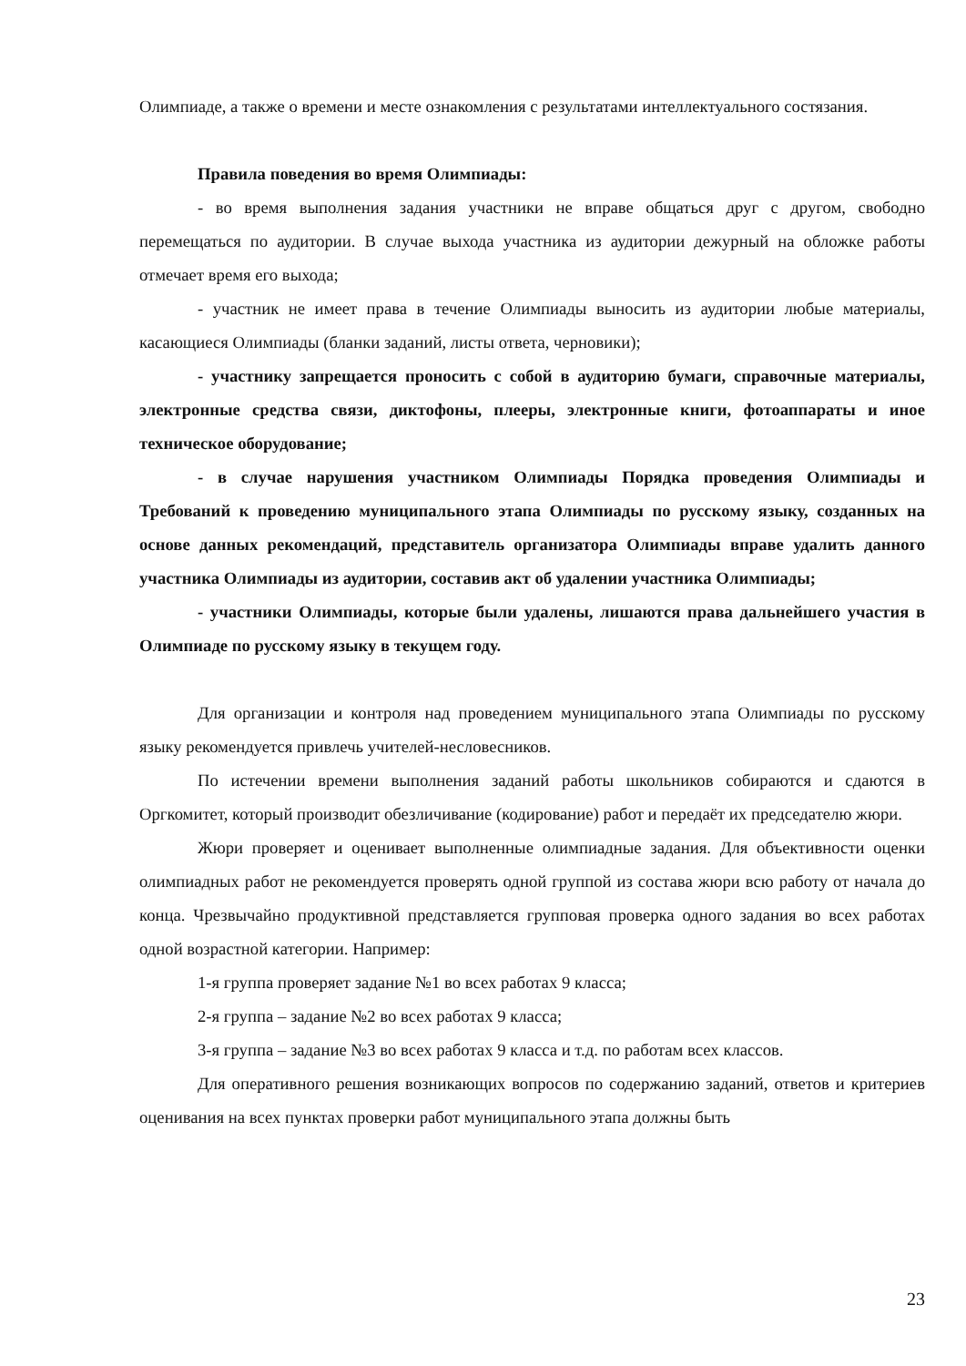Олимпиаде, а также о времени и месте ознакомления с результатами интеллектуального состязания.
Правила поведения во время Олимпиады:
- во время выполнения задания участники не вправе общаться друг с другом, свободно перемещаться по аудитории. В случае выхода участника из аудитории дежурный на обложке работы отмечает время его выхода;
- участник не имеет права в течение Олимпиады выносить из аудитории любые материалы, касающиеся Олимпиады (бланки заданий, листы ответа, черновики);
- участнику запрещается проносить с собой в аудиторию бумаги, справочные материалы, электронные средства связи, диктофоны, плееры, электронные книги, фотоаппараты и иное техническое оборудование;
- в случае нарушения участником Олимпиады Порядка проведения Олимпиады и Требований к проведению муниципального этапа Олимпиады по русскому языку, созданных на основе данных рекомендаций, представитель организатора Олимпиады вправе удалить данного участника Олимпиады из аудитории, составив акт об удалении участника Олимпиады;
- участники Олимпиады, которые были удалены, лишаются права дальнейшего участия в Олимпиаде по русскому языку в текущем году.
Для организации и контроля над проведением муниципального этапа Олимпиады по русскому языку рекомендуется привлечь учителей-несловесников.
По истечении времени выполнения заданий работы школьников собираются и сдаются в Оргкомитет, который производит обезличивание (кодирование) работ и передаёт их председателю жюри.
Жюри проверяет и оценивает выполненные олимпиадные задания. Для объективности оценки олимпиадных работ не рекомендуется проверять одной группой из состава жюри всю работу от начала до конца. Чрезвычайно продуктивной представляется групповая проверка одного задания во всех работах одной возрастной категории. Например:
1-я группа проверяет задание №1 во всех работах 9 класса;
2-я группа – задание №2 во всех работах 9 класса;
3-я группа – задание №3 во всех работах 9 класса и т.д. по работам всех классов.
Для оперативного решения возникающих вопросов по содержанию заданий, ответов и критериев оценивания на всех пунктах проверки работ муниципального этапа должны быть
23